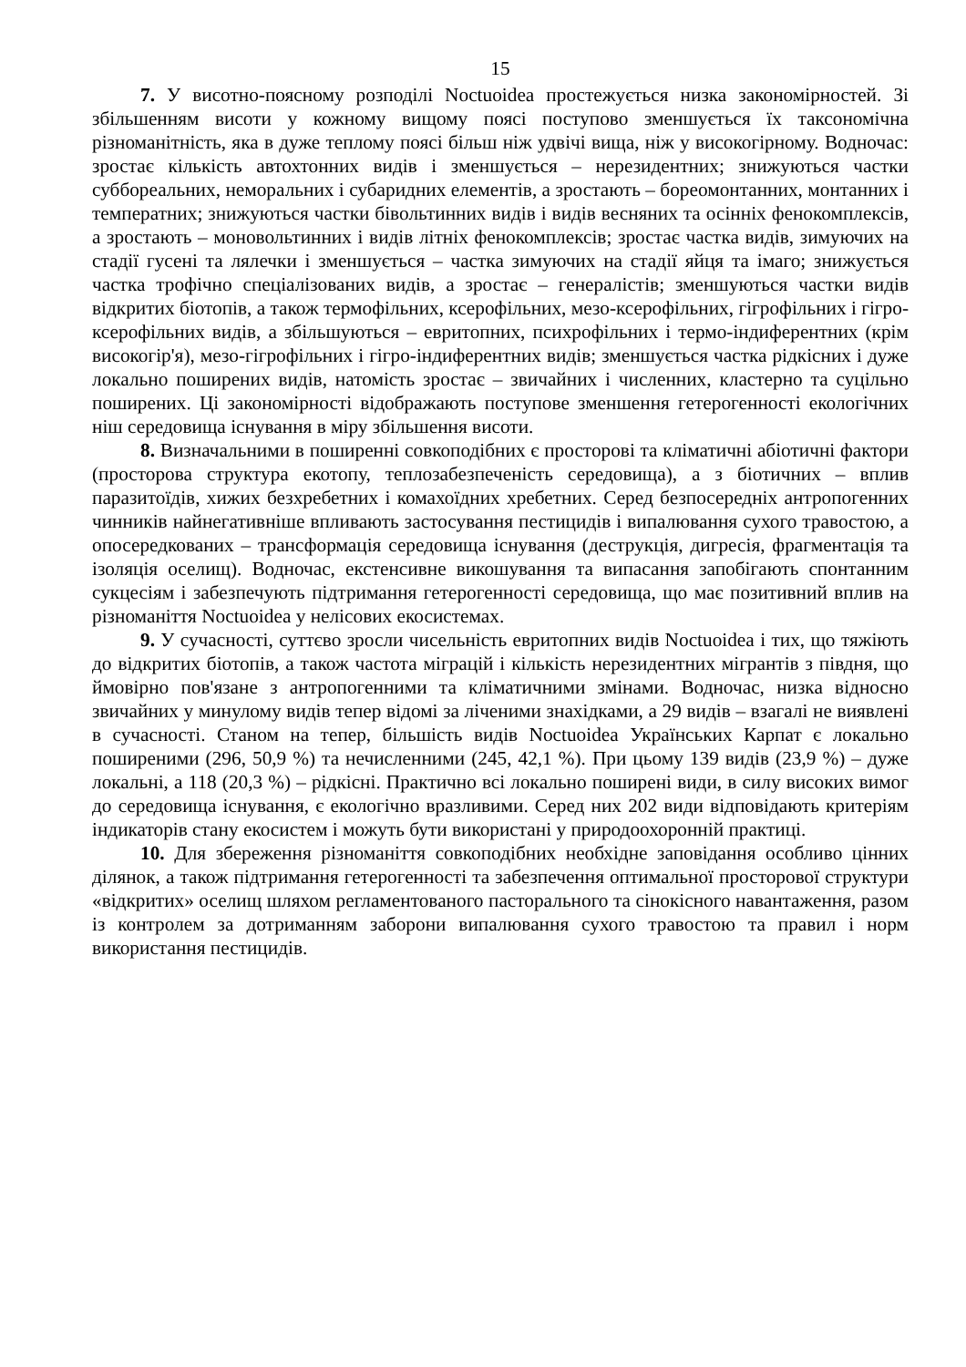15
7. У висотно-поясному розподілі Noctuoidea простежується низка закономірностей. Зі збільшенням висоти у кожному вищому поясі поступово зменшується їх таксономічна різноманітність, яка в дуже теплому поясі більш ніж удвічі вища, ніж у високогірному. Водночас: зростає кількість автохтонних видів і зменшується – нерезидентних; знижуються частки суббореальних, неморальних і субаридних елементів, а зростають – бореомонтанних, монтанних і температних; знижуються частки бівольтинних видів і видів весняних та осінніх фенокомплексів, а зростають – моновольтинних і видів літніх фенокомплексів; зростає частка видів, зимуючих на стадії гусені та лялечки і зменшується – частка зимуючих на стадії яйця та імаго; знижується частка трофічно спеціалізованих видів, а зростає – генералістів; зменшуються частки видів відкритих біотопів, а також термофільних, ксерофільних, мезо-ксерофільних, гігрофільних і гігро-ксерофільних видів, а збільшуються – евритопних, психрофільних і термо-індиферентних (крім високогір'я), мезо-гігрофільних і гігро-індиферентних видів; зменшується частка рідкісних і дуже локально поширених видів, натомість зростає – звичайних і численних, кластерно та суцільно поширених. Ці закономірності відображають поступове зменшення гетерогенності екологічних ніш середовища існування в міру збільшення висоти.
8. Визначальними в поширенні совкоподібних є просторові та кліматичні абіотичні фактори (просторова структура екотопу, теплозабезпеченість середовища), а з біотичних – вплив паразитоїдів, хижих безхребетних і комахоїдних хребетних. Серед безпосередніх антропогенних чинників найнегативніше впливають застосування пестицидів і випалювання сухого травостою, а опосередкованих – трансформація середовища існування (деструкція, дигресія, фрагментація та ізоляція оселищ). Водночас, екстенсивне викошування та випасання запобігають спонтанним сукцесіям і забезпечують підтримання гетерогенності середовища, що має позитивний вплив на різноманіття Noctuoidea у нелісових екосистемах.
9. У сучасності, суттєво зросли чисельність евритопних видів Noctuoidea і тих, що тяжіють до відкритих біотопів, а також частота міграцій і кількість нерезидентних мігрантів з півдня, що ймовірно пов'язане з антропогенними та кліматичними змінами. Водночас, низка відносно звичайних у минулому видів тепер відомі за лічeними знахідками, а 29 видів – взагалі не виявлені в сучасності. Станом на тепер, більшість видів Noctuoidea Українських Карпат є локально поширеними (296, 50,9 %) та нечисленними (245, 42,1 %). При цьому 139 видів (23,9 %) – дуже локальні, а 118 (20,3 %) – рідкісні. Практично всі локально поширені види, в силу високих вимог до середовища існування, є екологічно вразливими. Серед них 202 види відповідають критеріям індикаторів стану екосистем і можуть бути використані у природоохоронній практиці.
10. Для збереження різноманіття совкоподібних необхідне заповідання особливо цінних ділянок, а також підтримання гетерогенності та забезпечення оптимальної просторової структури «відкритих» оселищ шляхом регламентованого пасторального та сінокісного навантаження, разом із контролем за дотриманням заборони випалювання сухого травостою та правил і норм використання пестицидів.